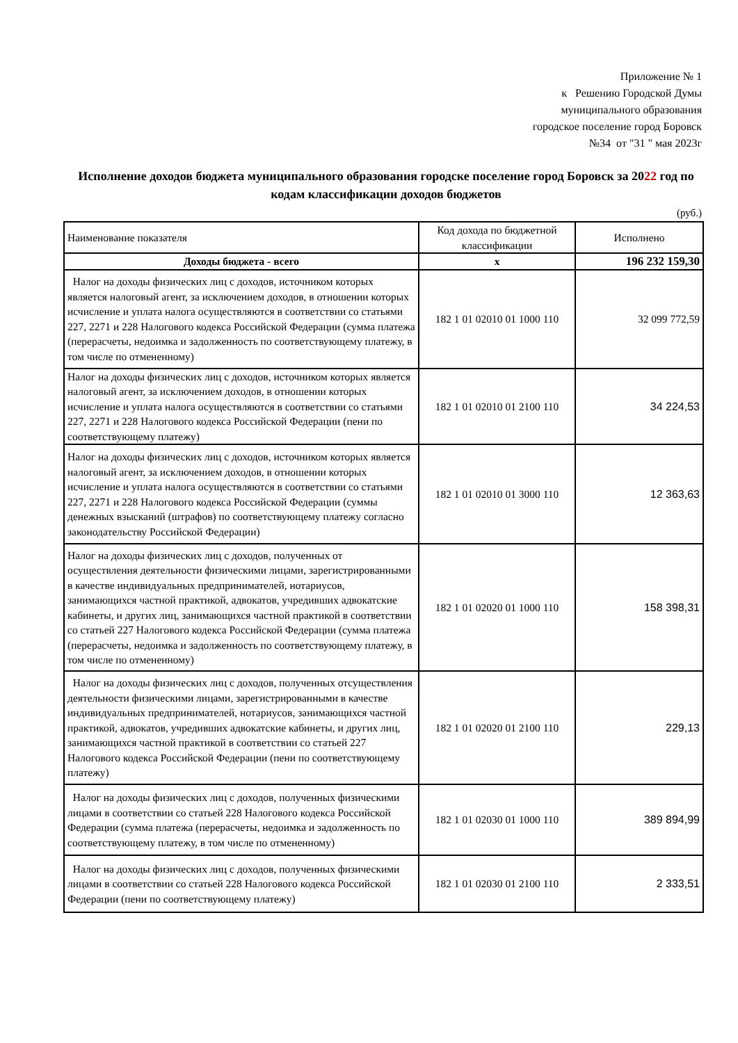Приложение № 1
к Решению Городской Думы
муниципального образования
городское поселение город Боровск
№34 от "31 " мая 2023г
Исполнение доходов бюджета муниципального образования городске поселение город Боровск за 2022 год по кодам классификации доходов бюджетов
(руб.)
| Наименование показателя | Код дохода по бюджетной классификации | Исполнено |
| --- | --- | --- |
| Доходы бюджета - всего | x | 196 232 159,30 |
| Налог на доходы физических лиц с доходов, источником которых является налоговый агент, за исключением доходов, в отношении которых исчисление и уплата налога осуществляются в соответствии со статьями 227, 2271 и 228 Налогового кодекса Российской Федерации (сумма платежа (перерасчеты, недоимка и задолженность по соответствующему платежу, в том числе по отмененному) | 182 1 01 02010 01 1000 110 | 32 099 772,59 |
| Налог на доходы физических лиц с доходов, источником которых является налоговый агент, за исключением доходов, в отношении которых исчисление и уплата налога осуществляются в соответствии со статьями 227, 2271 и 228 Налогового кодекса Российской Федерации (пени по соответствующему платежу) | 182 1 01 02010 01 2100 110 | 34 224,53 |
| Налог на доходы физических лиц с доходов, источником которых является налоговый агент, за исключением доходов, в отношении которых исчисление и уплата налога осуществляются в соответствии со статьями 227, 2271 и 228 Налогового кодекса Российской Федерации (суммы денежных взысканий (штрафов) по соответствующему платежу согласно законодательству Российской Федерации) | 182 1 01 02010 01 3000 110 | 12 363,63 |
| Налог на доходы физических лиц с доходов, полученных от осуществления деятельности физическими лицами, зарегистрированными в качестве индивидуальных предпринимателей, нотариусов, занимающихся частной практикой, адвокатов, учредивших адвокатские кабинеты, и других лиц, занимающихся частной практикой в соответствии со статьей 227 Налогового кодекса Российской Федерации (сумма платежа (перерасчеты, недоимка и задолженность по соответствующему платежу, в том числе по отмененному) | 182 1 01 02020 01 1000 110 | 158 398,31 |
| Налог на доходы физических лиц с доходов, полученных отсуществления деятельности физическими лицами, зарегистрированными в качестве индивидуальных предпринимателей, нотариусов, занимающихся частной практикой, адвокатов, учредивших адвокатские кабинеты, и других лиц, занимающихся частной практикой в соответствии со статьей 227 Налогового кодекса Российской Федерации (пени по соответствующему платежу) | 182 1 01 02020 01 2100 110 | 229,13 |
| Налог на доходы физических лиц с доходов, полученных физическими лицами в соответствии со статьей 228 Налогового кодекса Российской Федерации (сумма платежа (перерасчеты, недоимка и задолженность по соответствующему платежу, в том числе по отмененному) | 182 1 01 02030 01 1000 110 | 389 894,99 |
| Налог на доходы физических лиц с доходов, полученных физическими лицами в соответствии со статьей 228 Налогового кодекса Российской Федерации (пени по соответствующему платежу) | 182 1 01 02030 01 2100 110 | 2 333,51 |